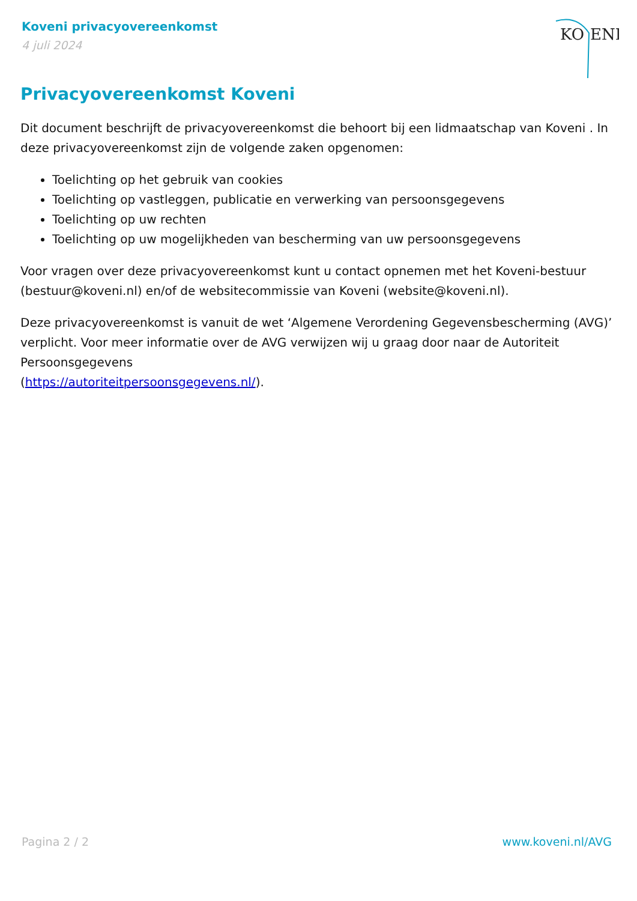Koveni privacyovereenkomst
4 juli 2024
KO
ENI
Privacyovereenkomst Koveni
Dit document beschrijft de privacyovereenkomst die behoort bij een lidmaatschap van Koveni . In deze privacyovereenkomst zijn de volgende zaken opgenomen:
Toelichting op het gebruik van cookies
Toelichting op vastleggen, publicatie en verwerking van persoonsgegevens
Toelichting op uw rechten
Toelichting op uw mogelijkheden van bescherming van uw persoonsgegevens
Voor vragen over deze privacyovereenkomst kunt u contact opnemen met het Koveni-bestuur (bestuur@koveni.nl) en/of de websitecommissie van Koveni (website@koveni.nl).
Deze privacyovereenkomst is vanuit de wet ‘Algemene Verordening Gegevensbescherming (AVG)’ verplicht. Voor meer informatie over de AVG verwijzen wij u graag door naar de Autoriteit Persoonsgegevens
(https://autoriteitpersoonsgegevens.nl/).
Pagina 2 / 2 www.koveni.nl/AVG